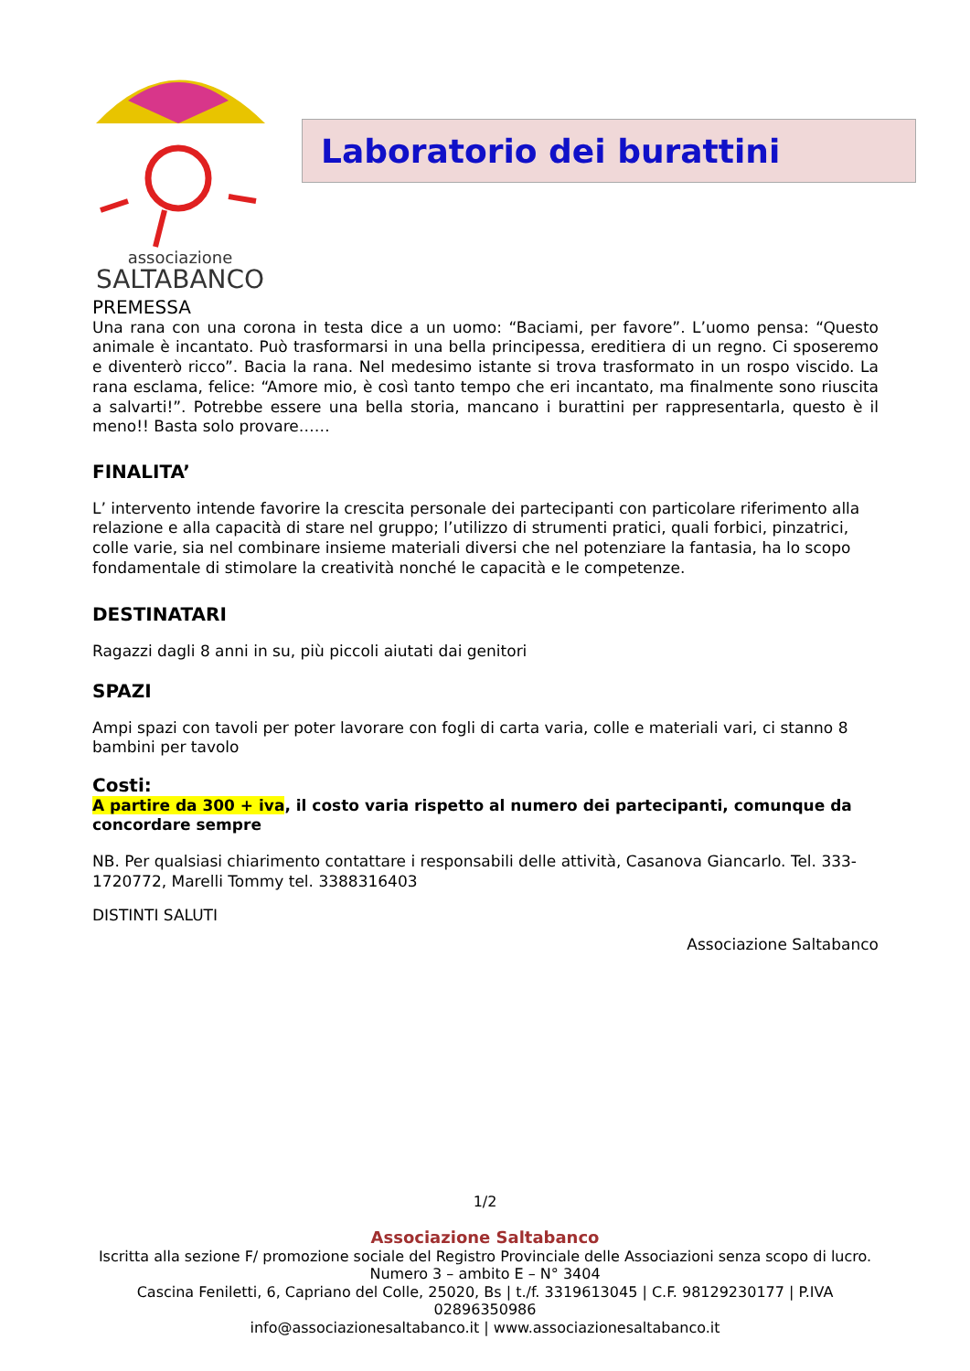associazione
SALTABANCO
Laboratorio dei burattini
PREMESSA
Una rana con una corona in testa dice a un uomo: “Baciami, per favore”. L’uomo pensa: “Questo animale è incantato. Può trasformarsi in una bella principessa, ereditiera di un regno. Ci sposeremo e diventerò ricco”. Bacia la rana. Nel medesimo istante si trova trasformato in un rospo viscido. La rana esclama, felice: “Amore mio, è così tanto tempo che eri incantato, ma finalmente sono riuscita a salvarti!”. Potrebbe essere una bella storia, mancano i burattini per rappresentarla, questo è il meno!! Basta solo provare……
FINALITA’
L’ intervento intende favorire la crescita personale dei partecipanti con particolare riferimento alla relazione e alla capacità di stare nel gruppo; l’utilizzo di strumenti pratici, quali forbici, pinzatrici, colle varie, sia nel combinare insieme materiali diversi che nel potenziare la fantasia, ha lo scopo fondamentale di stimolare la creatività nonché le capacità e le competenze.
DESTINATARI
Ragazzi dagli 8 anni in su, più piccoli aiutati dai genitori
SPAZI
Ampi spazi con tavoli per poter lavorare con fogli di carta varia, colle e materiali vari, ci stanno 8 bambini per tavolo
Costi:
A partire da 300 + iva, il costo varia rispetto al numero dei partecipanti, comunque da concordare sempre
NB. Per qualsiasi chiarimento contattare i responsabili delle attività, Casanova Giancarlo. Tel. 333-1720772, Marelli Tommy tel. 3388316403
DISTINTI SALUTI
Associazione Saltabanco
1/2
Associazione Saltabanco
Iscritta alla sezione F/ promozione sociale del Registro Provinciale delle Associazioni senza scopo di lucro.
Numero 3 – ambito E – N° 3404
Cascina Feniletti, 6, Capriano del Colle, 25020, Bs | t./f. 3319613045 | C.F. 98129230177 | P.IVA
02896350986
info@associazionesaltabanco.it | www.associazionesaltabanco.it